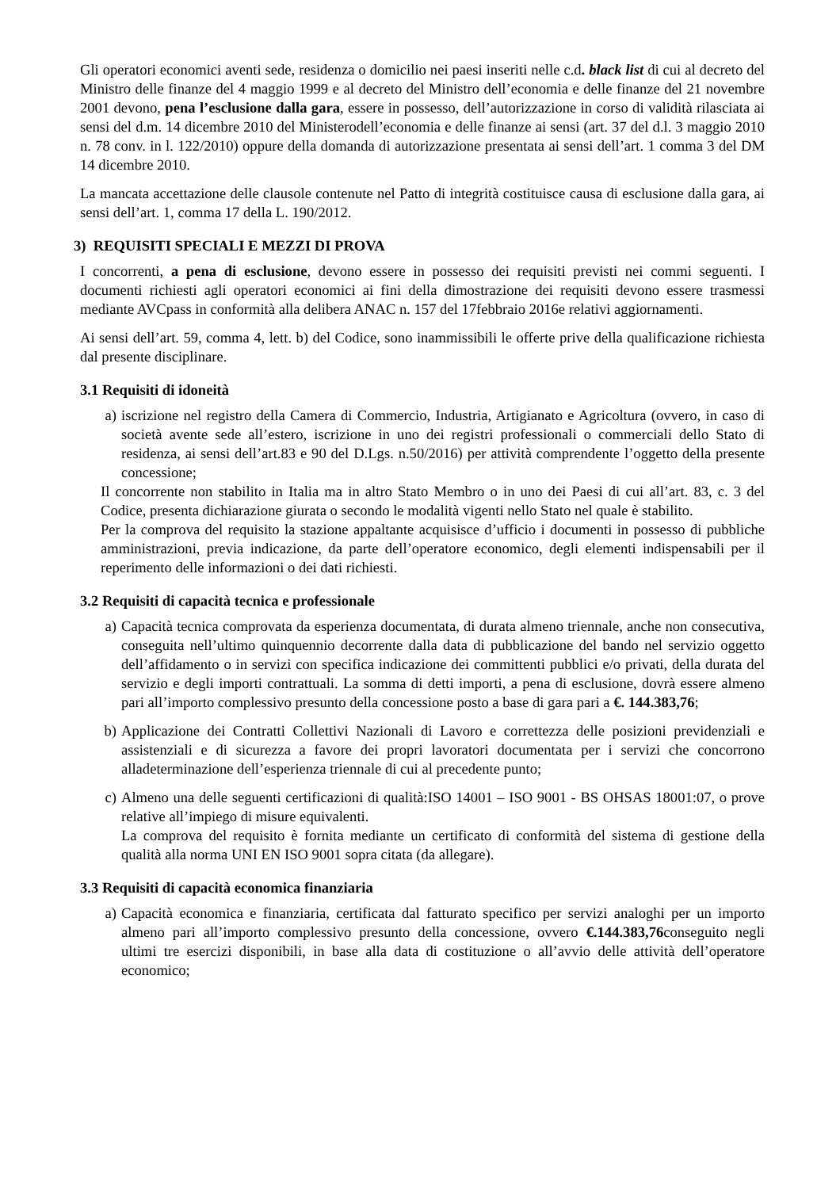Gli operatori economici aventi sede, residenza o domicilio nei paesi inseriti nelle c.d. black list di cui al decreto del Ministro delle finanze del 4 maggio 1999 e al decreto del Ministro dell’economia e delle finanze del 21 novembre 2001 devono, pena l’esclusione dalla gara, essere in possesso, dell’autorizzazione in corso di validità rilasciata ai sensi del d.m. 14 dicembre 2010 del Ministerodell’economia e delle finanze ai sensi (art. 37 del d.l. 3 maggio 2010 n. 78 conv. in l. 122/2010) oppure della domanda di autorizzazione presentata ai sensi dell’art. 1 comma 3 del DM 14 dicembre 2010.
La mancata accettazione delle clausole contenute nel Patto di integrità costituisce causa di esclusione dalla gara, ai sensi dell’art. 1, comma 17 della L. 190/2012.
3) REQUISITI SPECIALI E MEZZI DI PROVA
I concorrenti, a pena di esclusione, devono essere in possesso dei requisiti previsti nei commi seguenti. I documenti richiesti agli operatori economici ai fini della dimostrazione dei requisiti devono essere trasmessi mediante AVCpass in conformità alla delibera ANAC n. 157 del 17febbraio 2016e relativi aggiornamenti.
Ai sensi dell’art. 59, comma 4, lett. b) del Codice, sono inammissibili le offerte prive della qualificazione richiesta dal presente disciplinare.
3.1 Requisiti di idoneità
a) iscrizione nel registro della Camera di Commercio, Industria, Artigianato e Agricoltura (ovvero, in caso di società avente sede all’estero, iscrizione in uno dei registri professionali o commerciali dello Stato di residenza, ai sensi dell’art.83 e 90 del D.Lgs. n.50/2016) per attività comprendente l’oggetto della presente concessione;
Il concorrente non stabilito in Italia ma in altro Stato Membro o in uno dei Paesi di cui all’art. 83, c. 3 del Codice, presenta dichiarazione giurata o secondo le modalità vigenti nello Stato nel quale è stabilito.
Per la comprova del requisito la stazione appaltante acquisisce d’ufficio i documenti in possesso di pubbliche amministrazioni, previa indicazione, da parte dell’operatore economico, degli elementi indispensabili per il reperimento delle informazioni o dei dati richiesti.
3.2 Requisiti di capacità tecnica e professionale
a) Capacità tecnica comprovata da esperienza documentata, di durata almeno triennale, anche non consecutiva, conseguita nell’ultimo quinquennio decorrente dalla data di pubblicazione del bando nel servizio oggetto dell’affidamento o in servizi con specifica indicazione dei committenti pubblici e/o privati, della durata del servizio e degli importi contrattuali. La somma di detti importi, a pena di esclusione, dovrà essere almeno pari all’importo complessivo presunto della concessione posto a base di gara pari a €. 144.383,76;
b) Applicazione dei Contratti Collettivi Nazionali di Lavoro e correttezza delle posizioni previdenziali e assistenziali e di sicurezza a favore dei propri lavoratori documentata per i servizi che concorrono alladeterminazione dell’esperienza triennale di cui al precedente punto;
c) Almeno una delle seguenti certificazioni di qualità:ISO 14001 – ISO 9001 - BS OHSAS 18001:07, o prove relative all’impiego di misure equivalenti.
La comprova del requisito è fornita mediante un certificato di conformità del sistema di gestione della qualità alla norma UNI EN ISO 9001 sopra citata (da allegare).
3.3 Requisiti di capacità economica finanziaria
a) Capacità economica e finanziaria, certificata dal fatturato specifico per servizi analoghi per un importo almeno pari all’importo complessivo presunto della concessione, ovvero €.144.383,76conseguito negli ultimi tre esercizi disponibili, in base alla data di costituzione o all’avvio delle attività dell’operatore economico;